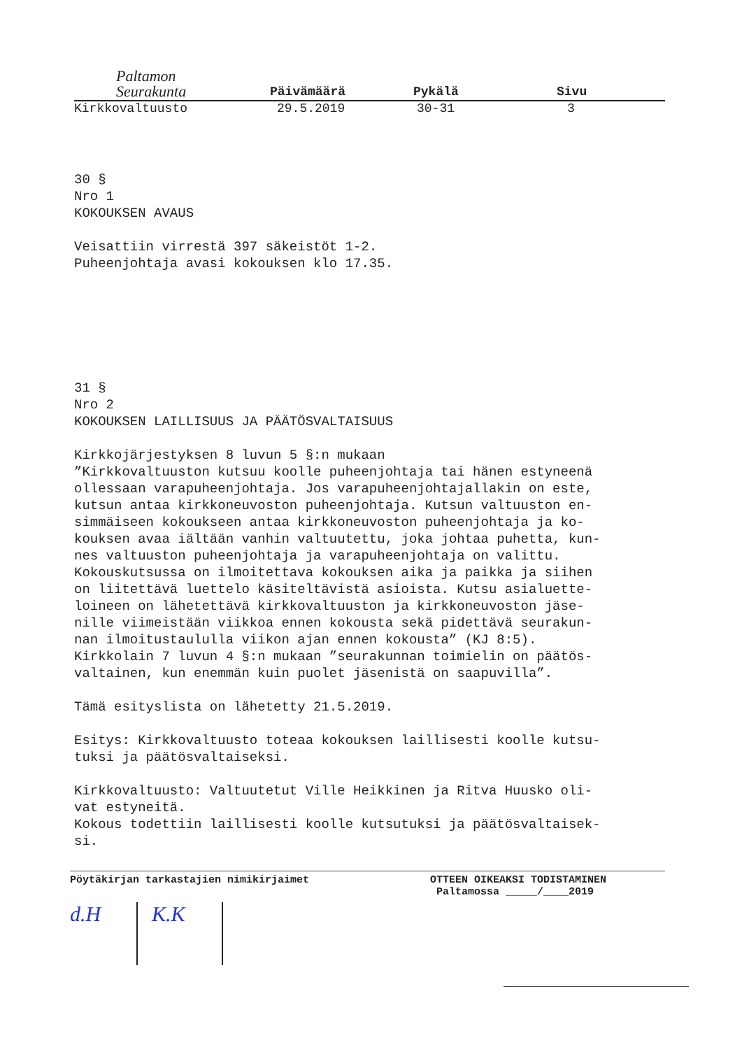Paltamon
Seurakunta
Päivämäärä
Pykälä
Sivu
Kirkkovaltuusto 29.5.2019 30-31 3
30 § Nro 1 KOKOUKSEN AVAUS
Veisattiin virrestä 397 säkeistöt 1-2. Puheenjohtaja avasi kokouksen klo 17.35.
31 § Nro 2 KOKOUKSEN LAILLISUUS JA PÄÄTÖSVALTAISUUS
Kirkkojärjestyksen 8 luvun 5 §:n mukaan ”Kirkkovaltuuston kutsuu koolle puheenjohtaja tai hänen estyneenä ollessaan varapuheenjohtaja. Jos varapuheenjohtajallakin on este, kutsun antaa kirkkoneuvoston puheenjohtaja. Kutsun valtuuston en- simmäiseen kokoukseen antaa kirkkoneuvoston puheenjohtaja ja ko- kouksen avaa iältään vanhin valtuutettu, joka johtaa puhetta, kun- nes valtuuston puheenjohtaja ja varapuheenjohtaja on valittu. Kokouskutsussa on ilmoitettava kokouksen aika ja paikka ja siihen on liitettävä luettelo käsiteltävistä asioista. Kutsu asialuette- loineen on lähetettävä kirkkovaltuuston ja kirkkoneuvoston jäse- nille viimeistään viikkoa ennen kokousta sekä pidettävä seurakun- nan ilmoitustaululla viikon ajan ennen kokousta” (KJ 8:5). Kirkkolain 7 luvun 4 §:n mukaan ”seurakunnan toimielin on päätös- valtainen, kun enemmän kuin puolet jäsenistä on saapuvilla”.
Tämä esityslista on lähetetty 21.5.2019.
Esitys: Kirkkovaltuusto toteaa kokouksen laillisesti koolle kutsu- tuksi ja päätösvaltaiseksi.
Kirkkovaltuusto: Valtuutetut Ville Heikkinen ja Ritva Huusko oli- vat estyneitä. Kokous todettiin laillisesti koolle kutsutuksi ja päätösvaltaisek- si.
Pöytäkirjan tarkastajien nimikirjaimet OTTEEN OIKEAKSI TODISTAMINEN
Paltamossa _____/____2019
d.H K.K